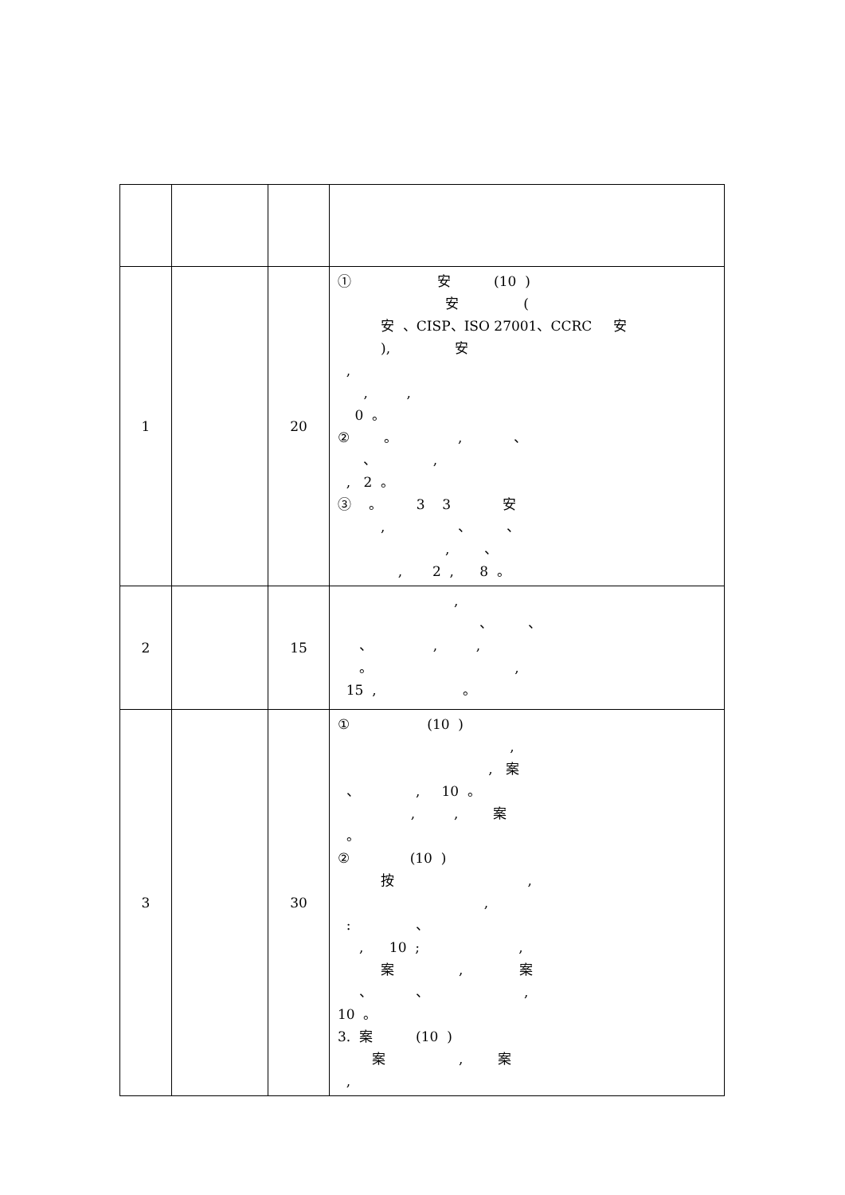| 1 | | 20 | ① 安 (10 ) 安 ( 安 、CISP、ISO 27001、CCRC 安 ), 安 , , , 0 。 ② 。 , 、 、 , , 2 。 ③ 。 3 3 安 , 、 、 , 、 , 2 , 8 。 |
| 2 | | 15 | , 、 、 、 , , 。 , 15 , 。 |
| 3 | | 30 | ① (10 ) , , 案 、 , 10 。 , , 案 。 ② (10 ) 按 , , : 、 , 10 ; , 案 , 案 、 、 , 10 。 3. 案 (10 ) 案 , 案 , |